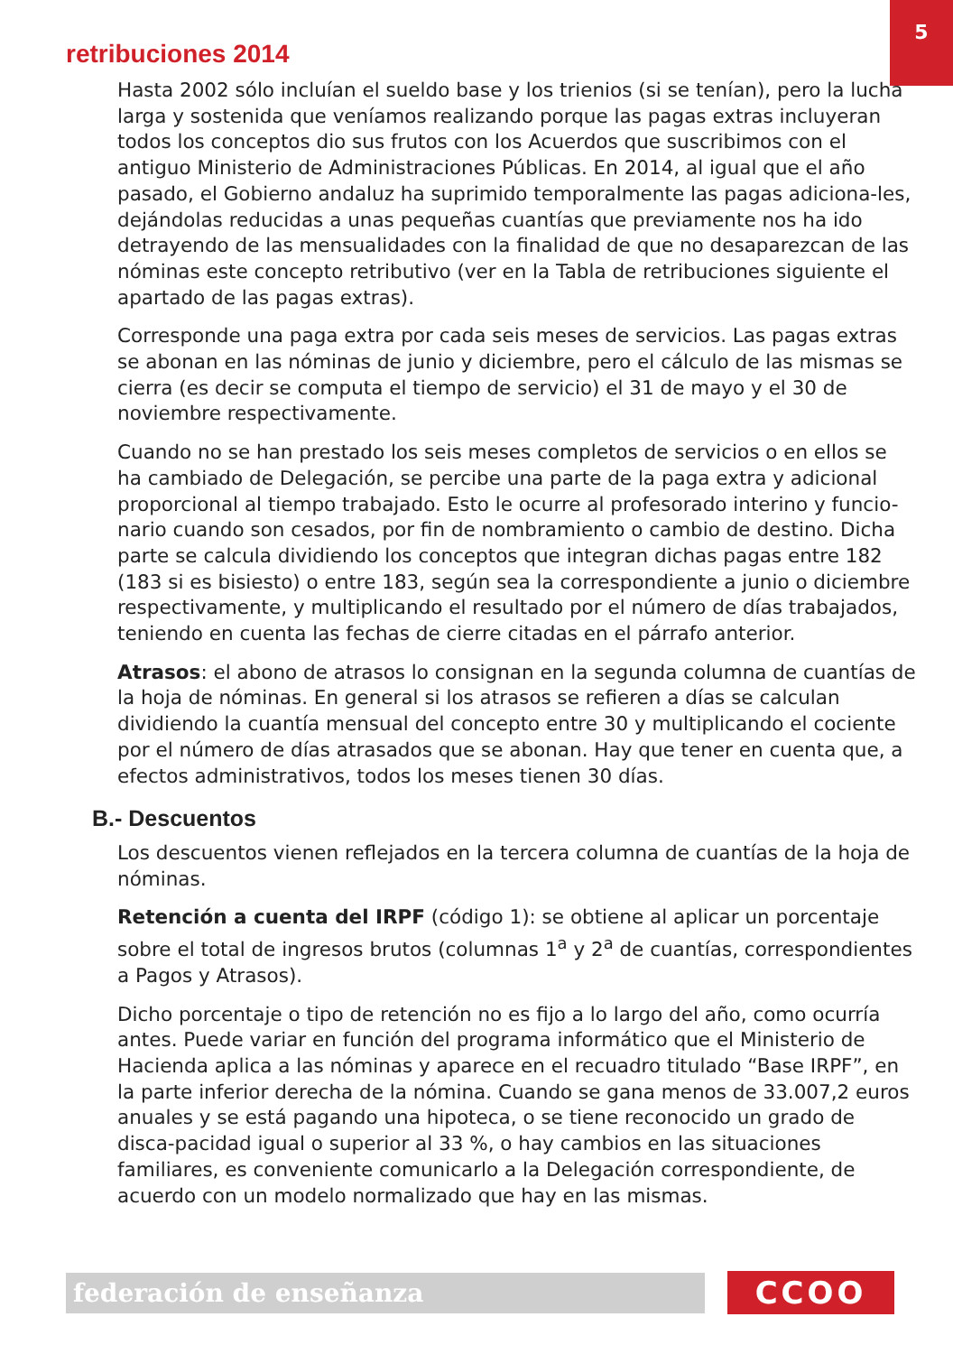5
retribuciones 2014
Hasta 2002 sólo incluían el sueldo base y los trienios (si se tenían), pero la lucha larga y sostenida que veníamos realizando porque las pagas extras incluyeran todos los conceptos dio sus frutos con los Acuerdos que suscribimos con el antiguo Ministerio de Administraciones Públicas. En 2014, al igual que el año pasado, el Gobierno andaluz ha suprimido temporalmente las pagas adiciona-les, dejándolas reducidas a unas pequeñas cuantías que previamente nos ha ido detrayendo de las mensualidades con la finalidad de que no desaparezcan de las nóminas este concepto retributivo (ver en la Tabla de retribuciones siguiente el apartado de las pagas extras).
Corresponde una paga extra por cada seis meses de servicios. Las pagas extras se abonan en las nóminas de junio y diciembre, pero el cálculo de las mismas se cierra (es decir se computa el tiempo de servicio) el 31 de mayo y el 30 de noviembre respectivamente.
Cuando no se han prestado los seis meses completos de servicios o en ellos se ha cambiado de Delegación, se percibe una parte de la paga extra y adicional proporcional al tiempo trabajado. Esto le ocurre al profesorado interino y funcio-nario cuando son cesados, por fin de nombramiento o cambio de destino. Dicha parte se calcula dividiendo los conceptos que integran dichas pagas entre 182 (183 si es bisiesto) o entre 183, según sea la correspondiente a junio o diciembre respectivamente, y multiplicando el resultado por el número de días trabajados, teniendo en cuenta las fechas de cierre citadas en el párrafo anterior.
Atrasos: el abono de atrasos lo consignan en la segunda columna de cuantías de la hoja de nóminas. En general si los atrasos se refieren a días se calculan dividiendo la cuantía mensual del concepto entre 30 y multiplicando el cociente por el número de días atrasados que se abonan. Hay que tener en cuenta que, a efectos administrativos, todos los meses tienen 30 días.
B.- Descuentos
Los descuentos vienen reflejados en la tercera columna de cuantías de la hoja de nóminas.
Retención a cuenta del IRPF (código 1): se obtiene al aplicar un porcentaje sobre el total de ingresos brutos (columnas 1<sup>a</sup> y 2<sup>a</sup> de cuantías, correspondientes a Pagos y Atrasos).
Dicho porcentaje o tipo de retención no es fijo a lo largo del año, como ocurría antes. Puede variar en función del programa informático que el Ministerio de Hacienda aplica a las nóminas y aparece en el recuadro titulado “Base IRPF”, en la parte inferior derecha de la nómina. Cuando se gana menos de 33.007,2 euros anuales y se está pagando una hipoteca, o se tiene reconocido un grado de disca-pacidad igual o superior al 33 %, o hay cambios en las situaciones familiares, es conveniente comunicarlo a la Delegación correspondiente, de acuerdo con un modelo normalizado que hay en las mismas.
federación de enseñanza CCOO